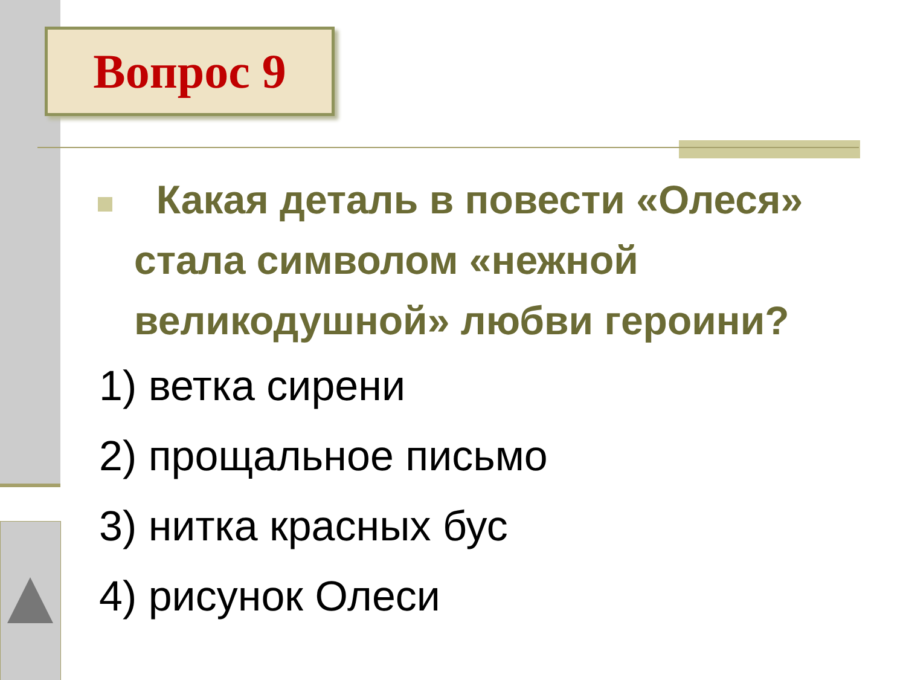Вопрос 9
Какая деталь в повести «Олеся» стала символом «нежной великодушной» любви героини?
1) ветка сирени
2) прощальное письмо
3) нитка красных бус
4) рисунок Олеси